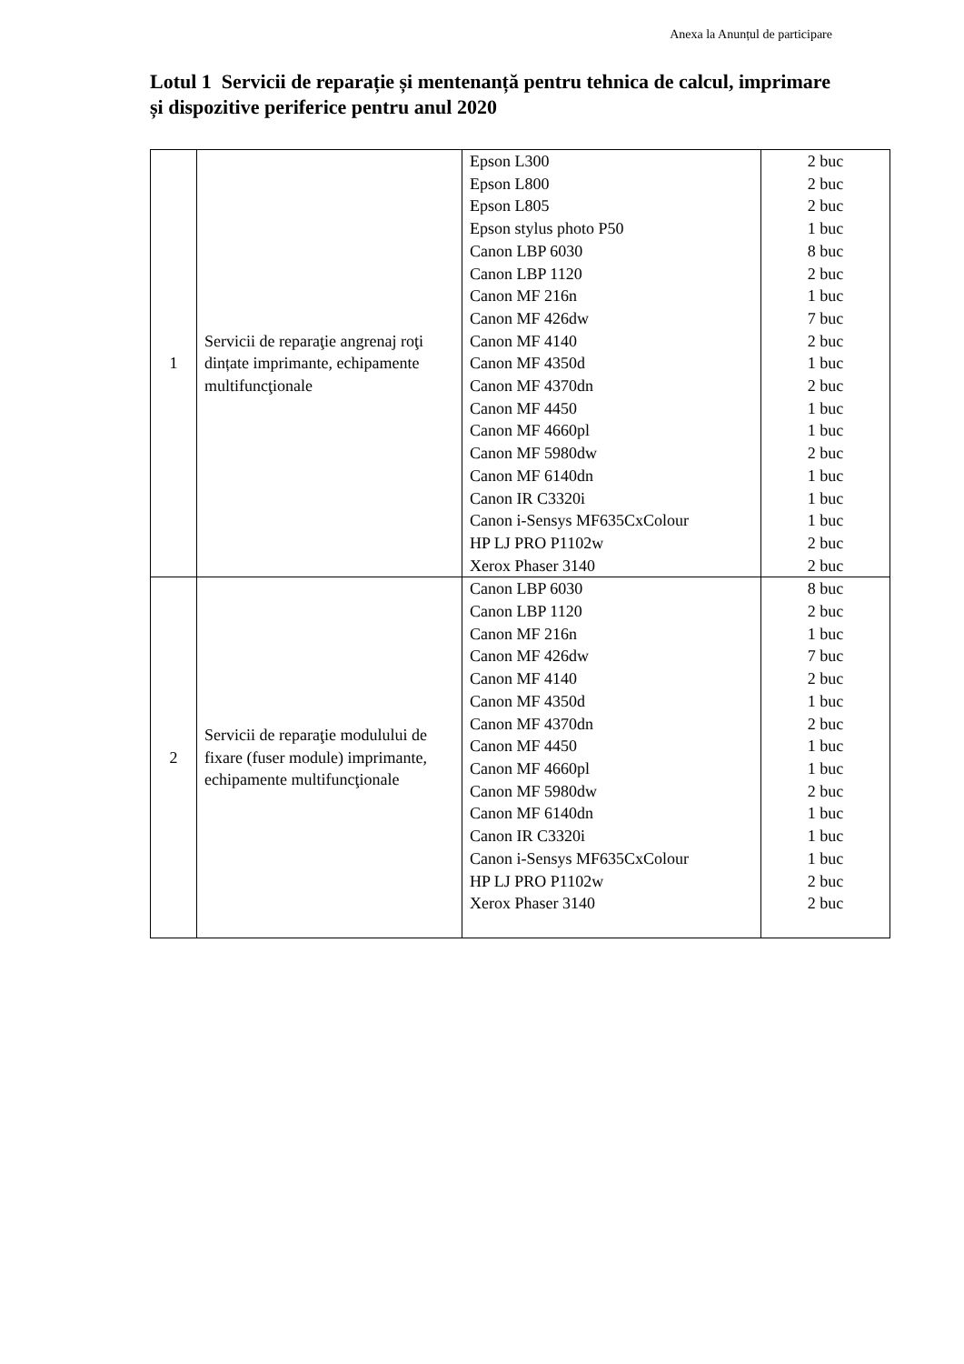Anexa la Anunțul de participare
Lotul 1 Servicii de reparație și mentenanță pentru tehnica de calcul, imprimare și dispozitive periferice pentru anul 2020
| 1 | Servicii de reparaţie angrenaj roţi dințate imprimante, echipamente multifuncţionale | Epson L300 Epson L800 Epson L805 Epson stylus photo P50 Canon LBP 6030 Canon LBP 1120 Canon MF 216n Canon MF 426dw Canon MF 4140 Canon MF 4350d Canon MF 4370dn Canon MF 4450 Canon MF 4660pl Canon MF 5980dw Canon MF 6140dn Canon IR C3320i Canon i-Sensys MF635CxColour HP LJ PRO P1102w Xerox Phaser 3140 | 2 buc 2 buc 2 buc 1 buc 8 buc 2 buc 1 buc 7 buc 2 buc 1 buc 2 buc 1 buc 1 buc 2 buc 1 buc 1 buc 1 buc 2 buc 2 buc |
| 2 | Servicii de reparaţie modulului de fixare (fuser module) imprimante, echipamente multifuncţionale | Canon LBP 6030 Canon LBP 1120 Canon MF 216n Canon MF 426dw Canon MF 4140 Canon MF 4350d Canon MF 4370dn Canon MF 4450 Canon MF 4660pl Canon MF 5980dw Canon MF 6140dn Canon IR C3320i Canon i-Sensys MF635CxColour HP LJ PRO P1102w Xerox Phaser 3140 | 8 buc 2 buc 1 buc 7 buc 2 buc 1 buc 2 buc 1 buc 1 buc 2 buc 1 buc 1 buc 1 buc 2 buc 2 buc |